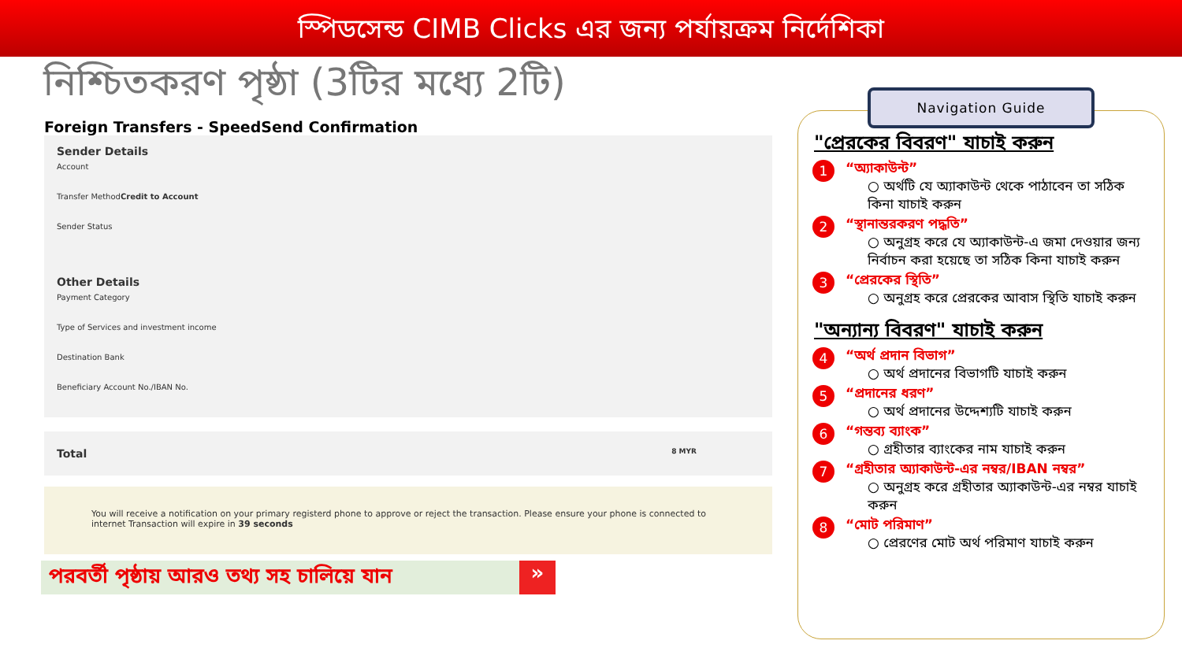স্পিডসেন্ড CIMB Clicks এর জন্য পর্যায়ক্রম নির্দেশিকা
নিশ্চিতকরণ পৃষ্ঠা (3টির মধ্যে 2টি)
Foreign Transfers - SpeedSend Confirmation
Sender Details
Account
Transfer Method
Credit to Account
Sender Status
Other Details
Payment Category
Type of Services and investment income
Destination Bank
Beneficiary Account No./IBAN No.
Total 8 MYR
You will receive a notification on your primary registerd phone to approve or reject the transaction. Please ensure your phone is connected to internet Transaction will expire in 39 seconds
পরবর্তী পৃষ্ঠায় আরও তথ্য সহ চালিয়ে যান »
Navigation Guide
"প্রেরকের বিবরণ" যাচাই করুন
1 “অ্যাকাউন্ট”
○ অর্থটি যে অ্যাকাউন্ট থেকে পাঠাবেন তা সঠিক কিনা যাচাই করুন
2 “স্থানান্তরকরণ পদ্ধতি”
○ অনুগ্রহ করে যে অ্যাকাউন্ট-এ জমা দেওয়ার জন্য নির্বাচন করা হয়েছে তা সঠিক কিনা যাচাই করুন
3 “প্রেরকের স্থিতি”
○ অনুগ্রহ করে প্রেরকের আবাস স্থিতি যাচাই করুন
"অন্যান্য বিবরণ" যাচাই করুন
4 “অর্থ প্রদান বিভাগ”
○ অর্থ প্রদানের বিভাগটি যাচাই করুন
5 “প্রদানের ধরণ”
○ অর্থ প্রদানের উদ্দেশ্যটি যাচাই করুন
6 “গন্তব্য ব্যাংক”
○ গ্রহীতার ব্যাংকের নাম যাচাই করুন
7 “গ্রহীতার অ্যাকাউন্ট-এর নম্বর/IBAN নম্বর”
○ অনুগ্রহ করে গ্রহীতার অ্যাকাউন্ট-এর নম্বর যাচাই করুন
8 “মোট পরিমাণ”
○ প্রেরণের মোট অর্থ পরিমাণ যাচাই করুন